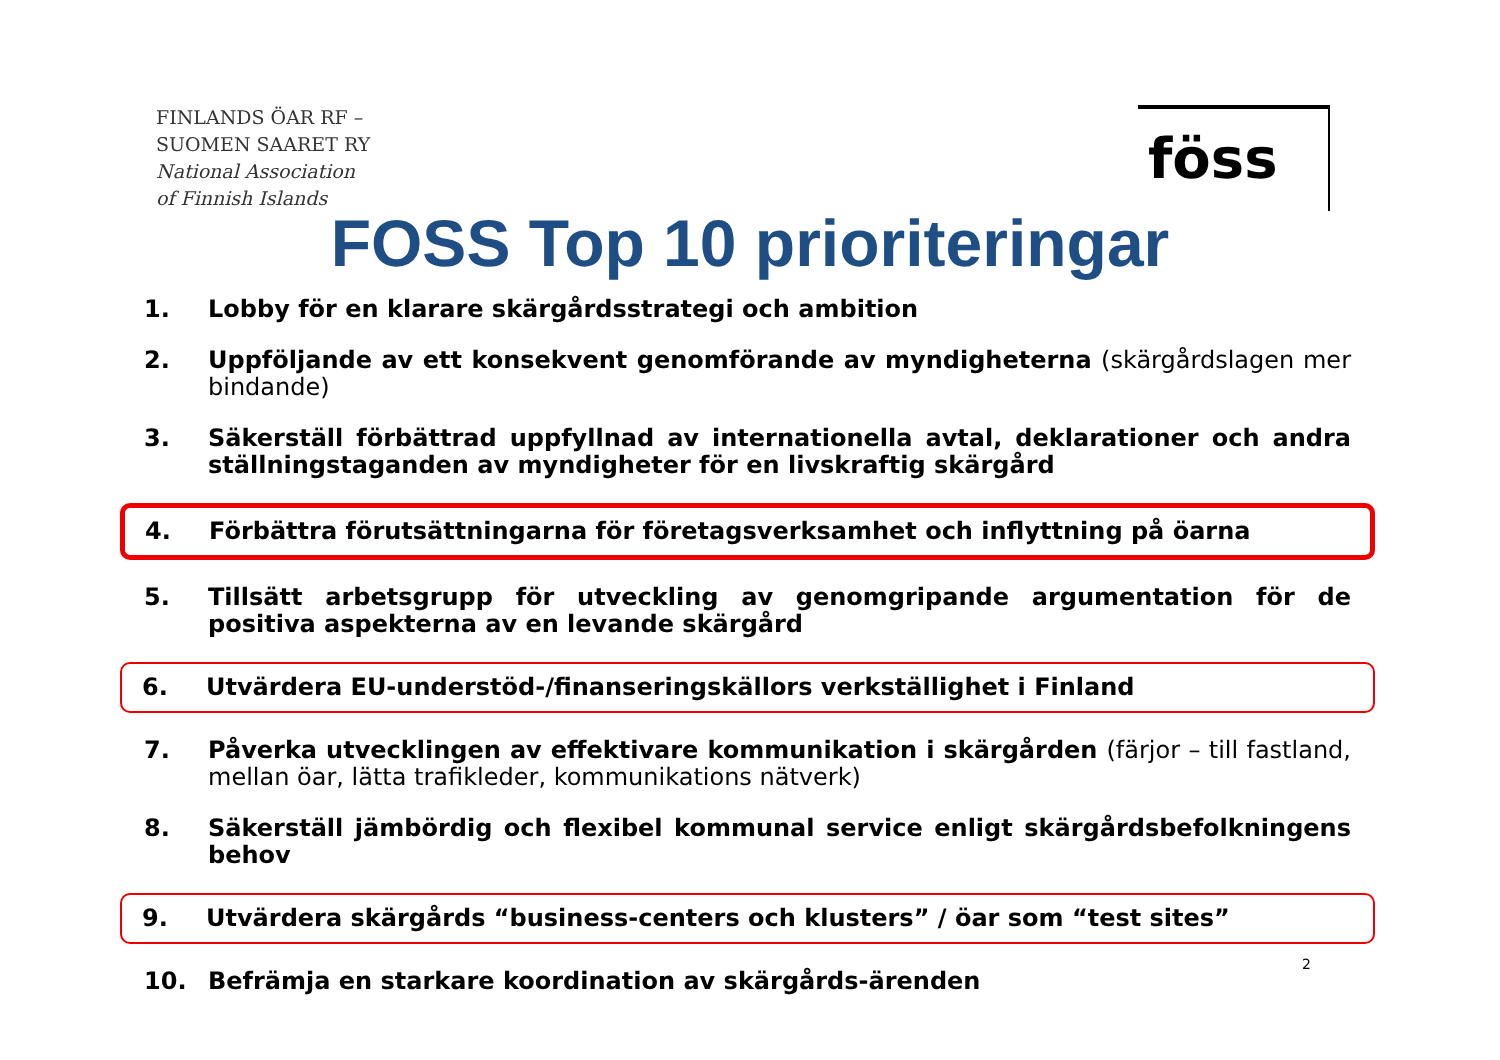FINLANDS ÖAR RF –
SUOMEN SAARET RY
National Association
of Finnish Islands
föss
FOSS Top 10 prioriteringar
1. Lobby för en klarare skärgårdsstrategi och ambition
2. Uppföljande av ett konsekvent genomförande av myndigheterna (skärgårdslagen mer bindande)
3. Säkerställ förbättrad uppfyllnad av internationella avtal, deklarationer och andra ställningstaganden av myndigheter för en livskraftig skärgård
4. Förbättra förutsättningarna för företagsverksamhet och inflyttning på öarna
5. Tillsätt arbetsgrupp för utveckling av genomgripande argumentation för de positiva aspekterna av en levande skärgård
6. Utvärdera EU-understöd-/finanseringskällors verkställighet i Finland
7. Påverka utvecklingen av effektivare kommunikation i skärgården (färjor – till fastland, mellan öar, lätta trafikleder, kommunikations nätverk)
8. Säkerställ jämbördig och flexibel kommunal service enligt skärgårdsbefolkningens behov
9. Utvärdera skärgårds “business-centers och klusters” / öar som “test sites”
10. Befrämja en starkare koordination av skärgårds-ärenden
2